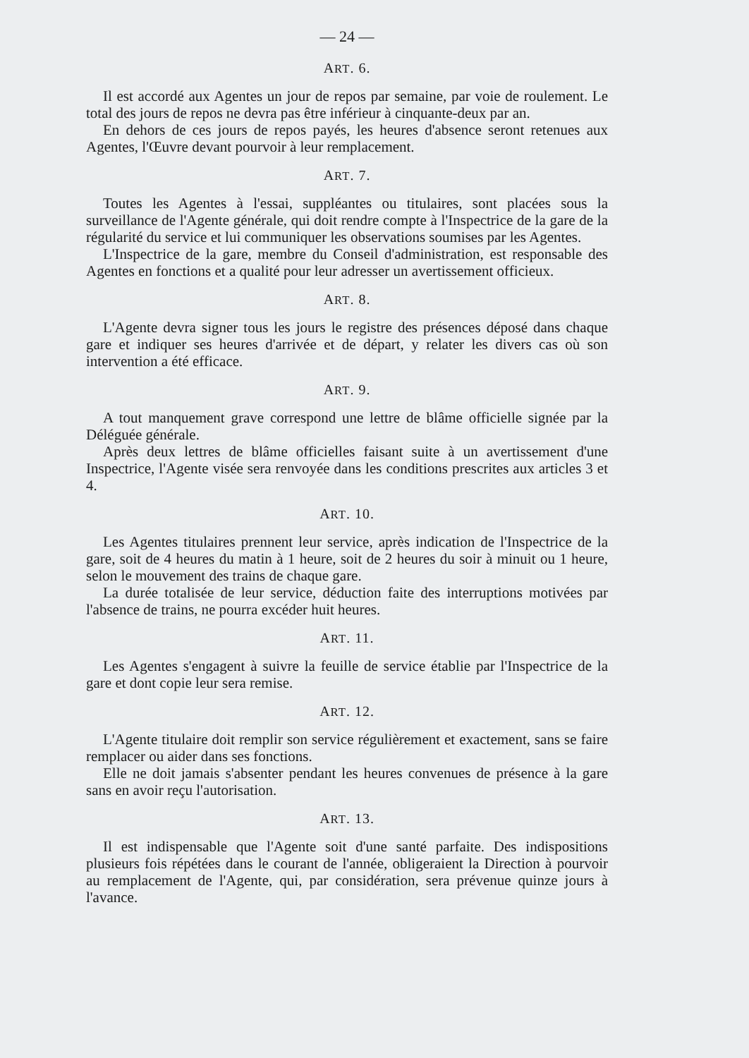— 24 —
ART. 6.
Il est accordé aux Agentes un jour de repos par semaine, par voie de roulement. Le total des jours de repos ne devra pas être inférieur à cinquante-deux par an.
En dehors de ces jours de repos payés, les heures d'absence seront retenues aux Agentes, l'Œuvre devant pourvoir à leur remplacement.
ART. 7.
Toutes les Agentes à l'essai, suppléantes ou titulaires, sont placées sous la surveillance de l'Agente générale, qui doit rendre compte à l'Inspectrice de la gare de la régularité du service et lui communiquer les observations soumises par les Agentes.
L'Inspectrice de la gare, membre du Conseil d'administration, est responsable des Agentes en fonctions et a qualité pour leur adresser un avertissement officieux.
ART. 8.
L'Agente devra signer tous les jours le registre des présences déposé dans chaque gare et indiquer ses heures d'arrivée et de départ, y relater les divers cas où son intervention a été efficace.
ART. 9.
A tout manquement grave correspond une lettre de blâme officielle signée par la Déléguée générale.
Après deux lettres de blâme officielles faisant suite à un avertissement d'une Inspectrice, l'Agente visée sera renvoyée dans les conditions prescrites aux articles 3 et 4.
ART. 10.
Les Agentes titulaires prennent leur service, après indication de l'Inspectrice de la gare, soit de 4 heures du matin à 1 heure, soit de 2 heures du soir à minuit ou 1 heure, selon le mouvement des trains de chaque gare.
La durée totalisée de leur service, déduction faite des interruptions motivées par l'absence de trains, ne pourra excéder huit heures.
ART. 11.
Les Agentes s'engagent à suivre la feuille de service établie par l'Inspectrice de la gare et dont copie leur sera remise.
ART. 12.
L'Agente titulaire doit remplir son service régulièrement et exactement, sans se faire remplacer ou aider dans ses fonctions.
Elle ne doit jamais s'absenter pendant les heures convenues de présence à la gare sans en avoir reçu l'autorisation.
ART. 13.
Il est indispensable que l'Agente soit d'une santé parfaite. Des indispositions plusieurs fois répétées dans le courant de l'année, obligeraient la Direction à pourvoir au remplacement de l'Agente, qui, par considération, sera prévenue quinze jours à l'avance.